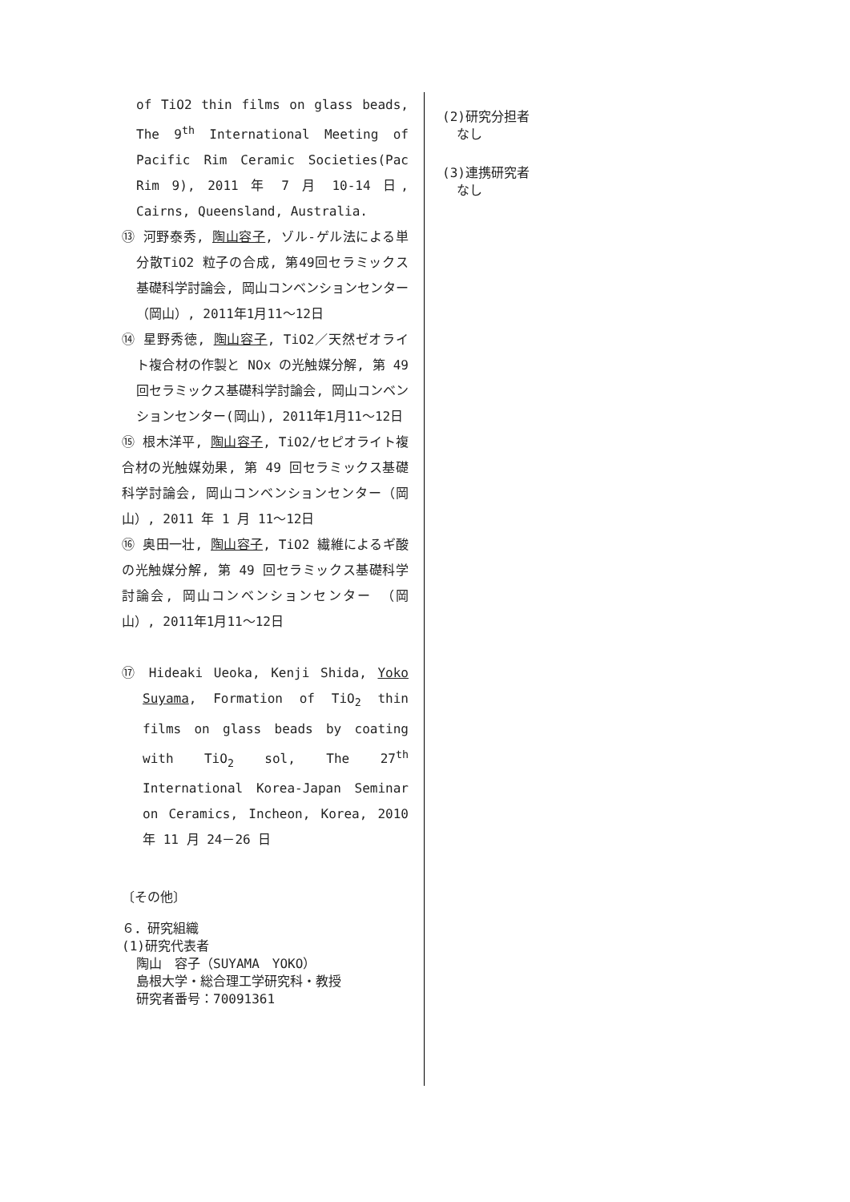of TiO2 thin films on glass beads, The 9<sup>th</sup> International Meeting of Pacific Rim Ceramic Societies(Pac Rim 9), 2011 年 7 月 10-14 日, Cairns, Queensland, Australia.
⑬ 河野泰秀, 陶山容子, ゾル-ゲル法による単分散TiO2 粒子の合成, 第49回セラミックス基礎科学討論会, 岡山コンベンションセンター（岡山）, 2011年1月11～12日
⑭ 星野秀徳, 陶山容子, TiO2／天然ゼオライト複合材の作製と NOx の光触媒分解, 第 49 回セラミックス基礎科学討論会, 岡山コンベンションセンター(岡山), 2011年1月11～12日
⑮ 根木洋平, 陶山容子, TiO2/セピオライト複合材の光触媒効果, 第 49 回セラミックス基礎科学討論会, 岡山コンベンションセンター（岡山）, 2011 年 1 月 11～12日
⑯ 奥田一壮, 陶山容子, TiO2 繊維によるギ酸の光触媒分解, 第 49 回セラミックス基礎科学討論会, 岡山コンベンションセンター （岡山）, 2011年1月11～12日
⑰ Hideaki Ueoka, Kenji Shida, Yoko Suyama, Formation of TiO<sub>2</sub> thin films on glass beads by coating with TiO<sub>2</sub> sol, The 27<sup>th</sup> International Korea-Japan Seminar on Ceramics, Incheon, Korea, 2010 年 11 月 24－26 日
〔その他〕
６．研究組織
(1)研究代表者
陶山　容子（SUYAMA　YOKO）
島根大学・総合理工学研究科・教授
研究者番号：70091361
(2)研究分担者
なし
(3)連携研究者
なし